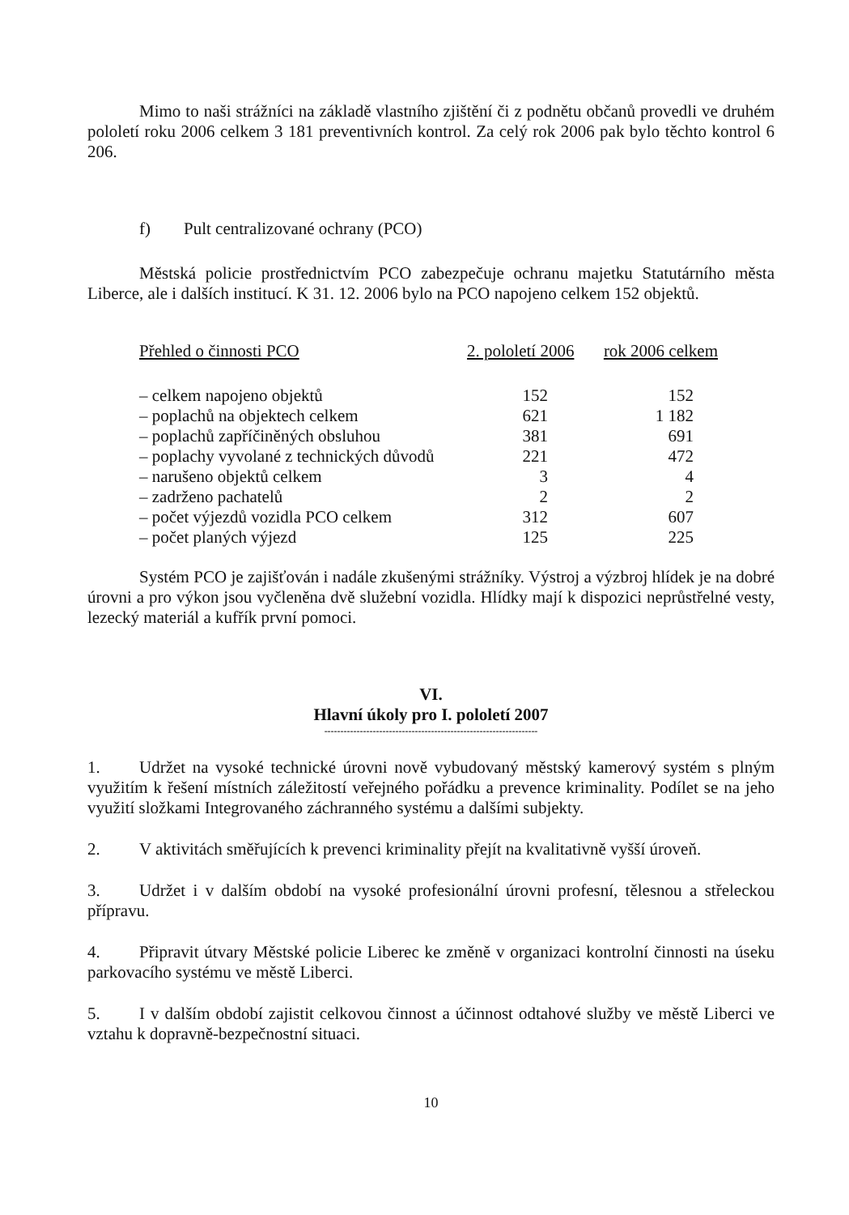Mimo to naši strážníci na základě vlastního zjištění či z podnětu občanů provedli ve druhém pololetí roku 2006 celkem 3 181 preventivních kontrol. Za celý rok 2006 pak bylo těchto kontrol 6 206.
f) Pult centralizované ochrany (PCO)
Městská policie prostřednictvím PCO zabezpečuje ochranu majetku Statutárního města Liberce, ale i dalších institucí. K 31. 12. 2006 bylo na PCO napojeno celkem 152 objektů.
| Přehled o činnosti PCO | 2. pololetí 2006 | rok 2006 celkem |
| --- | --- | --- |
| – celkem napojeno objektů | 152 | 152 |
| – poplachů na objektech celkem | 621 | 1 182 |
| – poplachů zapříčiněných obsluhou | 381 | 691 |
| – poplachy vyvolané z technických důvodů | 221 | 472 |
| – narušeno objektů celkem | 3 | 4 |
| – zadrženo pachatelů | 2 | 2 |
| – počet výjezdů vozidla PCO celkem | 312 | 607 |
| – počet planých výjezd | 125 | 225 |
Systém PCO je zajišťován i nadále zkušenými strážníky. Výstroj a výzbroj hlídek je na dobré úrovni a pro výkon jsou vyčleněna dvě služební vozidla. Hlídky mají k dispozici neprůstřelné vesty, lezecký materiál a kufřík první pomoci.
VI.
Hlavní úkoly pro I. pololetí 2007
------------------------------------------------------------------
1. Udržet na vysoké technické úrovni nově vybudovaný městský kamerový systém s plným využitím k řešení místních záležitostí veřejného pořádku a prevence kriminality. Podílet se na jeho využití složkami Integrovaného záchranného systému a dalšími subjekty.
2. V aktivitách směřujících k prevenci kriminality přejít na kvalitativně vyšší úroveň.
3. Udržet i v dalším období na vysoké profesionální úrovni profesní, tělesnou a střeleckou přípravu.
4. Připravit útvary Městské policie Liberec ke změně v organizaci kontrolní činnosti na úseku parkovacího systému ve městě Liberci.
5. I v dalším období zajistit celkovou činnost a účinnost odtahové služby ve městě Liberci ve vztahu k dopravně-bezpečnostní situaci.
10